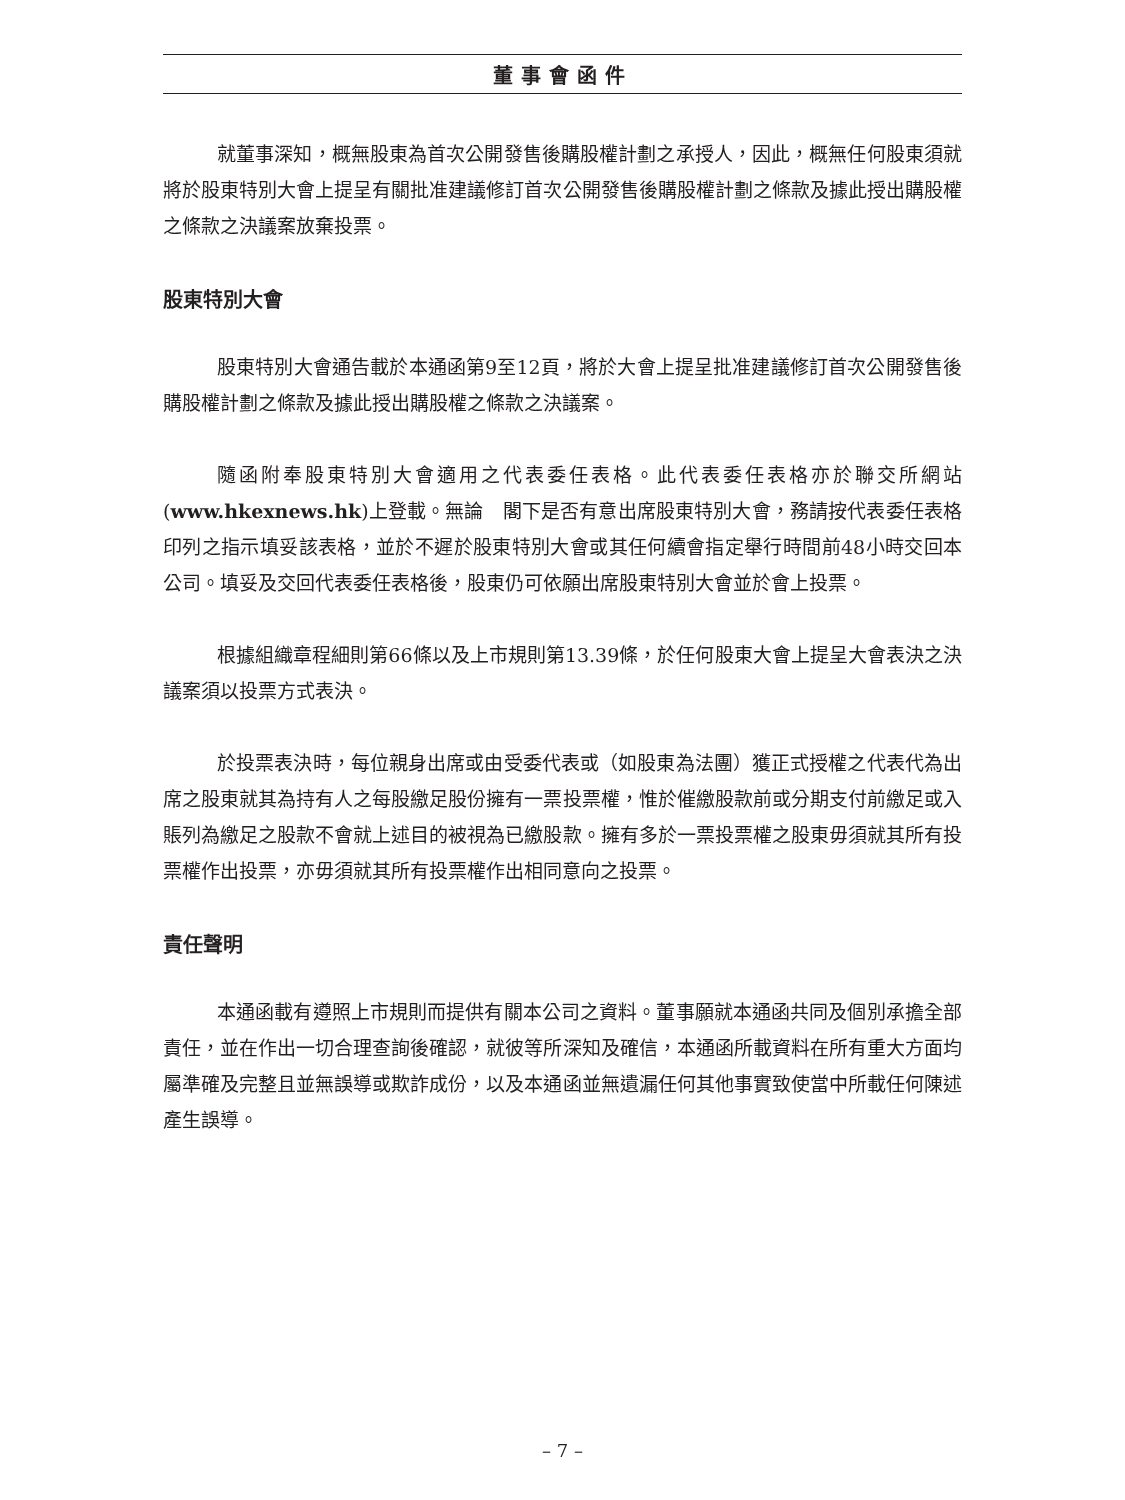董事會函件
就董事深知，概無股東為首次公開發售後購股權計劃之承授人，因此，概無任何股東須就將於股東特別大會上提呈有關批准建議修訂首次公開發售後購股權計劃之條款及據此授出購股權之條款之決議案放棄投票。
股東特別大會
股東特別大會通告載於本通函第9至12頁，將於大會上提呈批准建議修訂首次公開發售後購股權計劃之條款及據此授出購股權之條款之決議案。
隨函附奉股東特別大會適用之代表委任表格。此代表委任表格亦於聯交所網站(www.hkexnews.hk)上登載。無論　閣下是否有意出席股東特別大會，務請按代表委任表格印列之指示填妥該表格，並於不遲於股東特別大會或其任何續會指定舉行時間前48小時交回本公司。填妥及交回代表委任表格後，股東仍可依願出席股東特別大會並於會上投票。
根據組織章程細則第66條以及上市規則第13.39條，於任何股東大會上提呈大會表決之決議案須以投票方式表決。
於投票表決時，每位親身出席或由受委代表或（如股東為法團）獲正式授權之代表代為出席之股東就其為持有人之每股繳足股份擁有一票投票權，惟於催繳股款前或分期支付前繳足或入賬列為繳足之股款不會就上述目的被視為已繳股款。擁有多於一票投票權之股東毋須就其所有投票權作出投票，亦毋須就其所有投票權作出相同意向之投票。
責任聲明
本通函載有遵照上市規則而提供有關本公司之資料。董事願就本通函共同及個別承擔全部責任，並在作出一切合理查詢後確認，就彼等所深知及確信，本通函所載資料在所有重大方面均屬準確及完整且並無誤導或欺詐成份，以及本通函並無遺漏任何其他事實致使當中所載任何陳述產生誤導。
– 7 –